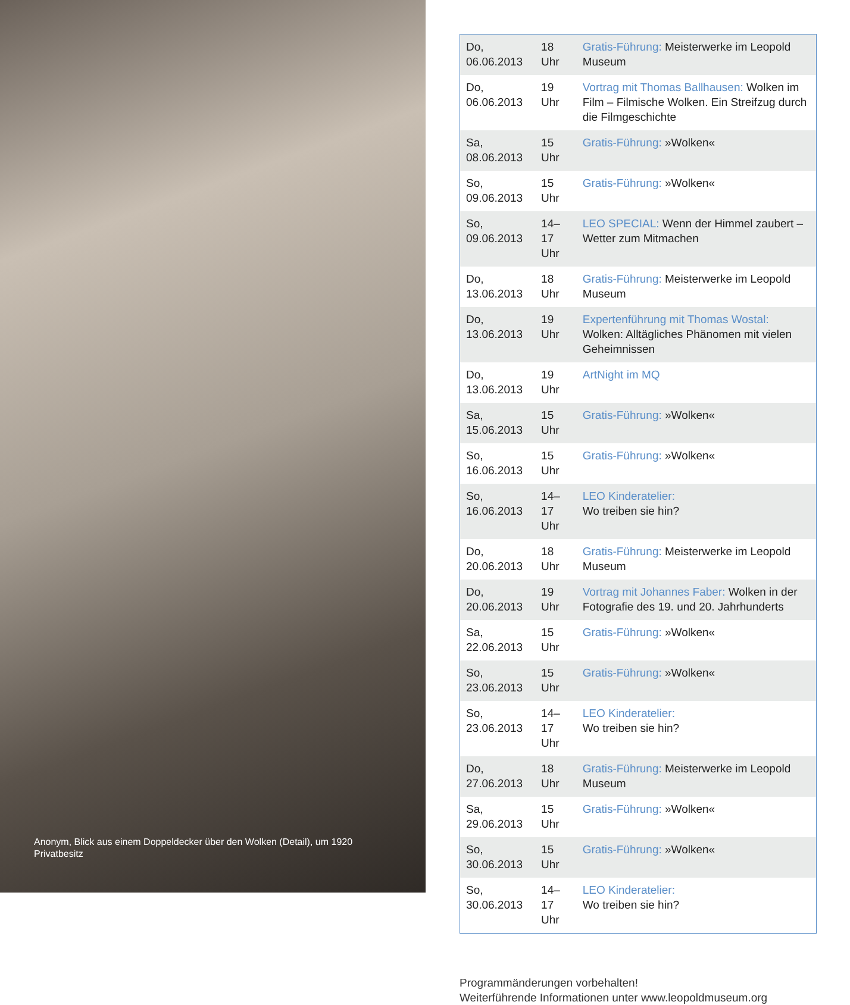Anonym, Blick aus einem Doppeldecker über den Wolken (Detail), um 1920
Privatbesitz
| Do, 06.06.2013 | 18 Uhr | Gratis-Führung: Meisterwerke im Leopold Museum |
| Do, 06.06.2013 | 19 Uhr | Vortrag mit Thomas Ballhausen: Wolken im Film – Filmische Wolken. Ein Streifzug durch die Filmgeschichte |
| Sa, 08.06.2013 | 15 Uhr | Gratis-Führung: »Wolken« |
| So, 09.06.2013 | 15 Uhr | Gratis-Führung: »Wolken« |
| So, 09.06.2013 | 14–17 Uhr | LEO SPECIAL: Wenn der Himmel zaubert – Wetter zum Mitmachen |
| Do, 13.06.2013 | 18 Uhr | Gratis-Führung: Meisterwerke im Leopold Museum |
| Do, 13.06.2013 | 19 Uhr | Expertenführung mit Thomas Wostal: Wolken: Alltägliches Phänomen mit vielen Geheimnissen |
| Do, 13.06.2013 | 19 Uhr | ArtNight im MQ |
| Sa, 15.06.2013 | 15 Uhr | Gratis-Führung: »Wolken« |
| So, 16.06.2013 | 15 Uhr | Gratis-Führung: »Wolken« |
| So, 16.06.2013 | 14–17 Uhr | LEO Kinderatelier: Wo treiben sie hin? |
| Do, 20.06.2013 | 18 Uhr | Gratis-Führung: Meisterwerke im Leopold Museum |
| Do, 20.06.2013 | 19 Uhr | Vortrag mit Johannes Faber: Wolken in der Fotografie des 19. und 20. Jahrhunderts |
| Sa, 22.06.2013 | 15 Uhr | Gratis-Führung: »Wolken« |
| So, 23.06.2013 | 15 Uhr | Gratis-Führung: »Wolken« |
| So, 23.06.2013 | 14–17 Uhr | LEO Kinderatelier: Wo treiben sie hin? |
| Do, 27.06.2013 | 18 Uhr | Gratis-Führung: Meisterwerke im Leopold Museum |
| Sa, 29.06.2013 | 15 Uhr | Gratis-Führung: »Wolken« |
| So, 30.06.2013 | 15 Uhr | Gratis-Führung: »Wolken« |
| So, 30.06.2013 | 14–17 Uhr | LEO Kinderatelier: Wo treiben sie hin? |
Programmänderungen vorbehalten!
Weiterführende Informationen unter www.leopoldmuseum.org